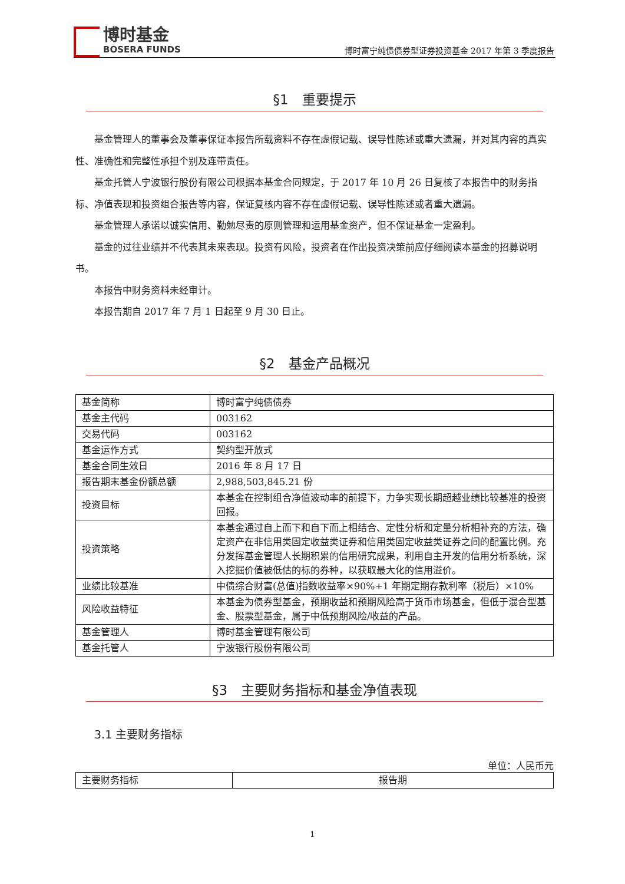博时基金
BOSERA FUNDS
博时富宁纯债债券型证券投资基金 2017 年第 3 季度报告
§1　重要提示
基金管理人的董事会及董事保证本报告所载资料不存在虚假记载、误导性陈述或重大遗漏，并对其内容的真实性、准确性和完整性承担个别及连带责任。
基金托管人宁波银行股份有限公司根据本基金合同规定，于 2017 年 10 月 26 日复核了本报告中的财务指标、净值表现和投资组合报告等内容，保证复核内容不存在虚假记载、误导性陈述或者重大遗漏。
基金管理人承诺以诚实信用、勤勉尽责的原则管理和运用基金资产，但不保证基金一定盈利。
基金的过往业绩并不代表其未来表现。投资有风险，投资者在作出投资决策前应仔细阅读本基金的招募说明书。
本报告中财务资料未经审计。
本报告期自 2017 年 7 月 1 日起至 9 月 30 日止。
§2　基金产品概况
| 基金简称 | 博时富宁纯债债券 |
| 基金主代码 | 003162 |
| 交易代码 | 003162 |
| 基金运作方式 | 契约型开放式 |
| 基金合同生效日 | 2016 年 8 月 17 日 |
| 报告期末基金份额总额 | 2,988,503,845.21 份 |
| 投资目标 | 本基金在控制组合净值波动率的前提下，力争实现长期超越业绩比较基准的投资回报。 |
| 投资策略 | 本基金通过自上而下和自下而上相结合、定性分析和定量分析相补充的方法，确定资产在非信用类固定收益类证券和信用类固定收益类证券之间的配置比例。充分发挥基金管理人长期积累的信用研究成果，利用自主开发的信用分析系统，深入挖掘价值被低估的标的券种，以获取最大化的信用溢价。 |
| 业绩比较基准 | 中债综合财富(总值)指数收益率×90%+1 年期定期存款利率（税后）×10% |
| 风险收益特征 | 本基金为债券型基金，预期收益和预期风险高于货币市场基金，但低于混合型基金、股票型基金，属于中低预期风险/收益的产品。 |
| 基金管理人 | 博时基金管理有限公司 |
| 基金托管人 | 宁波银行股份有限公司 |
§3　主要财务指标和基金净值表现
3.1 主要财务指标
单位：人民币元
| 主要财务指标 | 报告期 |
1